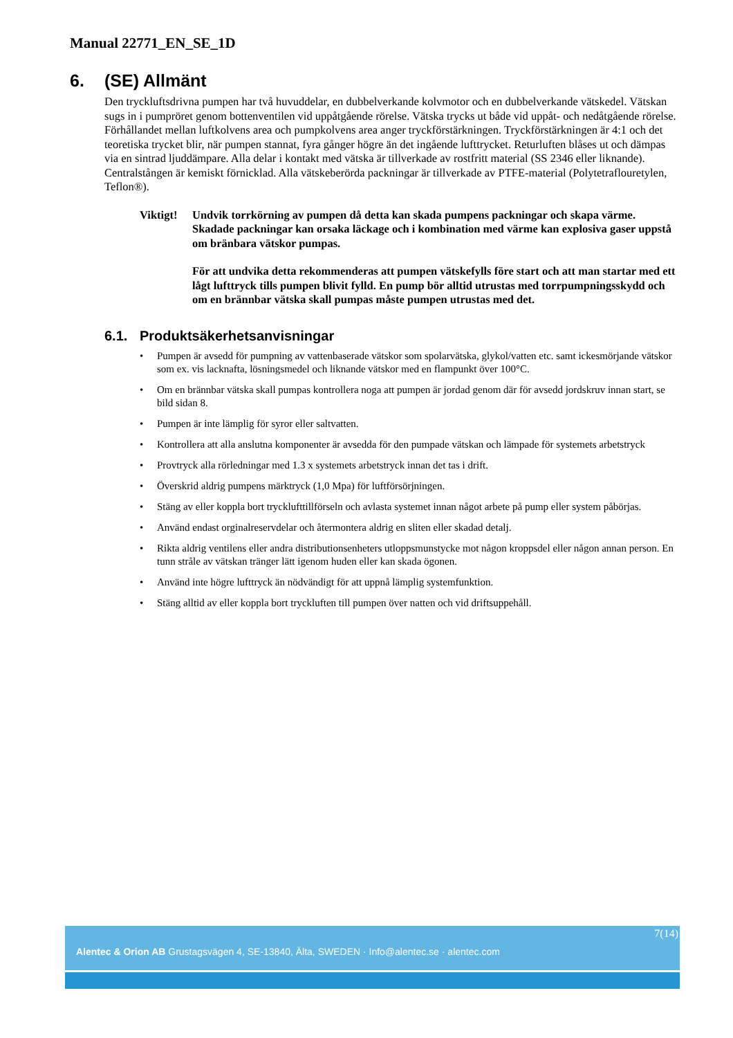Manual 22771_EN_SE_1D
6. (SE) Allmänt
Den tryckluftsdrivna pumpen har två huvuddelar, en dubbelverkande kolvmotor och en dubbelverkande vätskedel. Vätskan sugs in i pumpröret genom bottenventilen vid uppåtgående rörelse. Vätska trycks ut både vid uppåt- och nedåtgående rörelse. Förhållandet mellan luftkolvens area och pumpkolvens area anger tryckförstärkningen. Tryckförstärkningen är 4:1 och det teoretiska trycket blir, när pumpen stannat, fyra gånger högre än det ingående lufttrycket. Returluften blåses ut och dämpas via en sintrad ljuddämpare. Alla delar i kontakt med vätska är tillverkade av rostfritt material (SS 2346 eller liknande). Centralstången är kemiskt förnicklad. Alla vätskeberörda packningar är tillverkade av PTFE-material (Polytetraflouretylen, Teflon®).
Viktigt!
Undvik torrkörning av pumpen då detta kan skada pumpens packningar och skapa värme. Skadade packningar kan orsaka läckage och i kombination med värme kan explosiva gaser uppstå om bränbara vätskor pumpas.
För att undvika detta rekommenderas att pumpen vätskefylls före start och att man startar med ett lågt lufttryck tills pumpen blivit fylld. En pump bör alltid utrustas med torrpumpningsskydd och om en brännbar vätska skall pumpas måste pumpen utrustas med det.
6.1. Produktsäkerhetsanvisningar
• Pumpen är avsedd för pumpning av vattenbaserade vätskor som spolarvätska, glykol/vatten etc. samt ickesmörjande vätskor som ex. vis lacknafta, lösningsmedel och liknande vätskor med en flampunkt över 100°C.
• Om en brännbar vätska skall pumpas kontrollera noga att pumpen är jordad genom där för avsedd jordskruv innan start, se bild sidan 8.
• Pumpen är inte lämplig för syror eller saltvatten.
• Kontrollera att alla anslutna komponenter är avsedda för den pumpade vätskan och lämpade för systemets arbetstryck
• Provtryck alla rörledningar med 1.3 x systemets arbetstryck innan det tas i drift.
• Överskrid aldrig pumpens märktryck (1,0 Mpa) för luftförsörjningen.
• Stäng av eller koppla bort trycklufttillförseln och avlasta systemet innan något arbete på pump eller system påbörjas.
• Använd endast orginalreservdelar och återmontera aldrig en sliten eller skadad detalj.
• Rikta aldrig ventilens eller andra distributionsenheters utloppsmunstycke mot någon kroppsdel eller någon annan person. En tunn stråle av vätskan tränger lätt igenom huden eller kan skada ögonen.
• Använd inte högre lufttryck än nödvändigt för att uppnå lämplig systemfunktion.
• Stäng alltid av eller koppla bort tryckluften till pumpen över natten och vid driftsuppehåll.
7(14)
Alentec & Orion AB Grustagsvägen 4, SE-13840, Älta, SWEDEN · Info@alentec.se · alentec.com